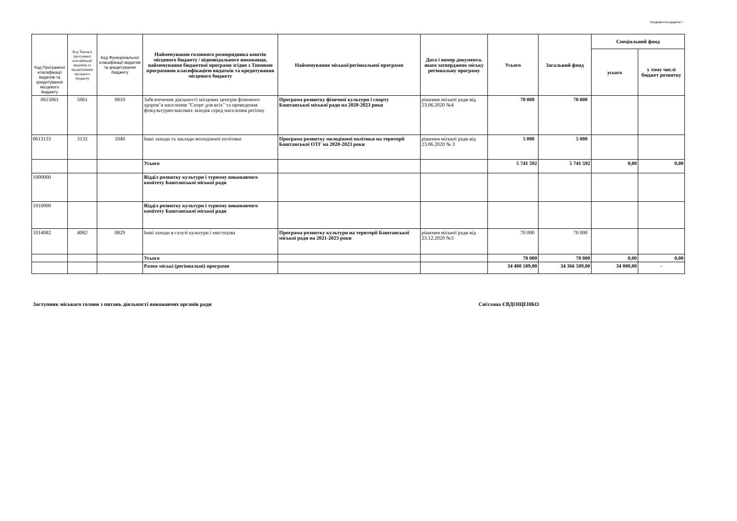Продовження додатка 7
| Код Програмної класифікації видатків та кредитування місцевого бюджету | Код Типової програмної класифікації видатків та кредитування місцевого бюджету | Код Функціональної класифікації видатків та кредитування бюджету | Найменування головного розпорядника коштів місцевого бюджету / відповідального виконавця, найменування бюджетної програми згідно з Типовою програмною класифікацією видатків та кредитування місцевого бюджету | Найменування міської/регіональної програми | Дата і номер документа, яким затверджено міську регіональну програму | Усього | Загальний фонд | Спеціальний фонд | |
| --- | --- | --- | --- | --- | --- | --- | --- | --- | --- |
| | | | | | | | | усього | у тому числі бюджет розвитку |
| 0615061 | 5061 | 0810 | Забезпечення діяльності місцевих центрів фізичного здоров"я населення "Спорт для всіх" та проведення фізкультурно-масових заходів серед населення регіону | Програма розвитку фізичної культури і спорту Баштанської міської ради на 2020-2023 роки | рішення міської ради від 23.06.2020 №4 | 70 000 | 70 000 | | |
| 0613133 | 3133 | 1040 | Інші заходи та заклади молодіжної політики | Програма розвитку молодіжної політики на території Баштанської ОТГ на 2020-2023 роки | рішення міської ради від 23.06.2020 № 3 | 5 000 | 5 000 | | |
| | | | Усього | | | 5 741 592 | 5 741 592 | 0,00 | 0,00 |
| 1000000 | | | Відділ розвитку культури і туризму виконавчого комітету Баштанської міської ради | | | | | | |
| 1010000 | | | Відділ розвитку культури і туризму виконавчого комітету Баштанської міської ради | | | | | | |
| 1014082 | 4082 | 0829 | Інші заходи в галузі культури і мистецтва | Програма розвитку культури на території Баштанської міської ради на 2021-2023 роки | рішення міської ради від 23.12.2020 №3 | 70 000 | 70 000 | | |
| | | | Усього | | | 70 000 | 70 000 | 0,00 | 0,00 |
| | | | Разом міські (регіональні) програми | | | 34 400 509,00 | 34 366 509,00 | 34 000,00 | - |
Заступник міського голови з питань діяльності виконавчих органів ради Світлана ЄВДОЩЕНКО